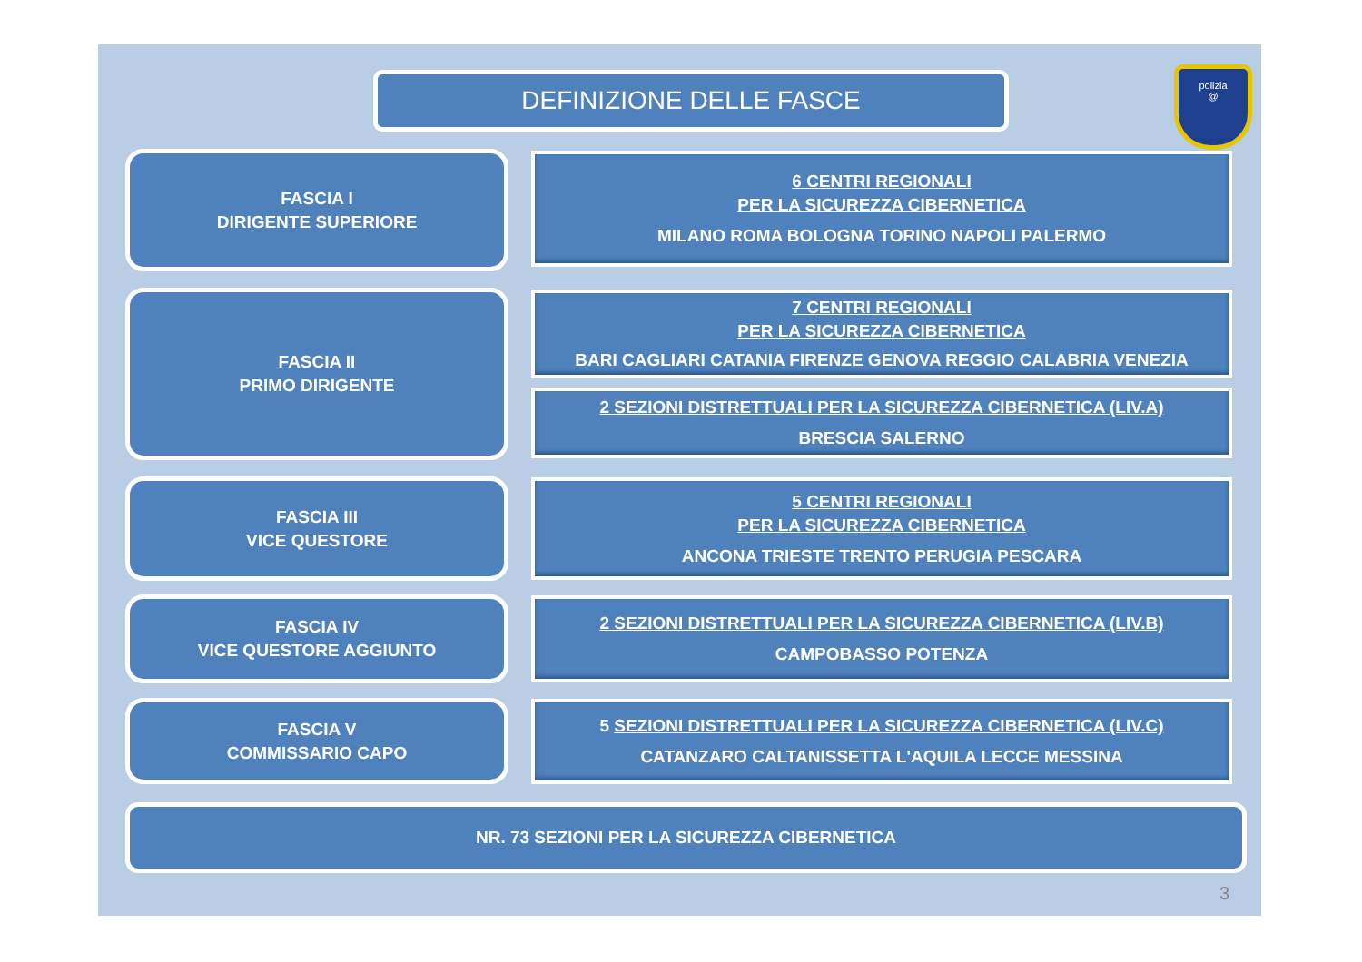DEFINIZIONE DELLE FASCE
polizia
@
FASCIA I
DIRIGENTE SUPERIORE
6 CENTRI REGIONALI
PER LA SICUREZZA CIBERNETICA
MILANO ROMA BOLOGNA TORINO NAPOLI PALERMO
FASCIA II
PRIMO DIRIGENTE
7 CENTRI REGIONALI
PER LA SICUREZZA CIBERNETICA
BARI CAGLIARI CATANIA FIRENZE GENOVA REGGIO CALABRIA VENEZIA
2 SEZIONI DISTRETTUALI PER LA SICUREZZA CIBERNETICA (LIV.A)
BRESCIA SALERNO
FASCIA III
VICE QUESTORE
5 CENTRI REGIONALI
PER LA SICUREZZA CIBERNETICA
ANCONA TRIESTE TRENTO PERUGIA PESCARA
FASCIA IV
VICE QUESTORE AGGIUNTO
2 SEZIONI DISTRETTUALI PER LA SICUREZZA CIBERNETICA (LIV.B)
CAMPOBASSO POTENZA
FASCIA V
COMMISSARIO CAPO
5 SEZIONI DISTRETTUALI PER LA SICUREZZA CIBERNETICA (LIV.C)
CATANZARO CALTANISSETTA L'AQUILA LECCE MESSINA
NR. 73 SEZIONI PER LA SICUREZZA CIBERNETICA
3